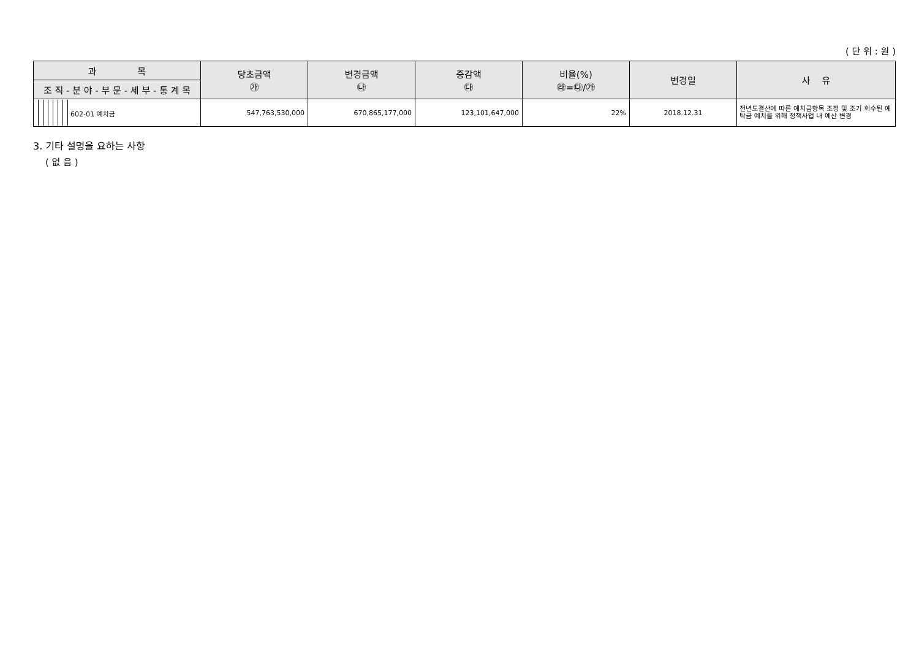( 단 위 : 원 )
| 과 목 | 당초금액 ㉮ | 변경금액 ㉯ | 증감액 ㉰ | 비율(%) ㉱=㉰/㉮ | 변경일 | 사 유 |
| --- | --- | --- | --- | --- | --- | --- |
| 조 직 - 분 야 - 부 문 - 세 부 - 통 계 목 | | | | | | |
| 602-01 예치금 | 547,763,530,000 | 670,865,177,000 | 123,101,647,000 | 22% | 2018.12.31 | 전년도결산에 따른 예치금항목 조정 및 조기 회수된 예탁금 예치를 위해 정책사업 내 예산 변경 |
3. 기타 설명을 요하는 사항
( 없 음 )